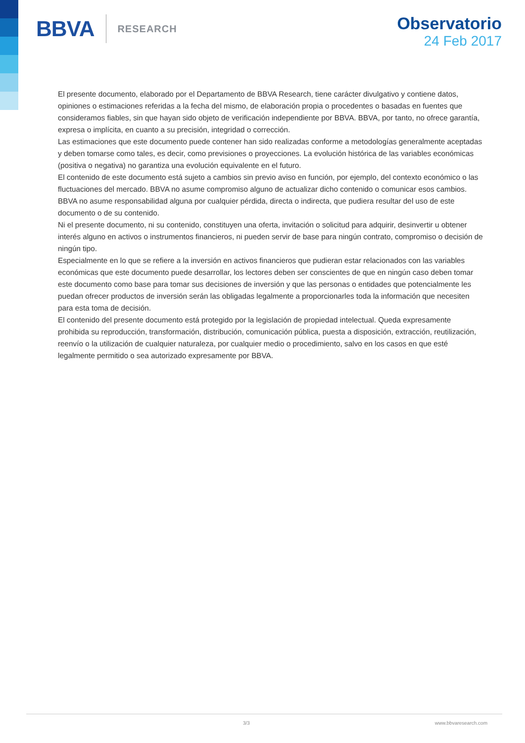BBVA
RESEARCH
Observatorio
24 Feb 2017
El presente documento, elaborado por el Departamento de BBVA Research, tiene carácter divulgativo y contiene datos, opiniones o estimaciones referidas a la fecha del mismo, de elaboración propia o procedentes o basadas en fuentes que consideramos fiables, sin que hayan sido objeto de verificación independiente por BBVA. BBVA, por tanto, no ofrece garantía, expresa o implícita, en cuanto a su precisión, integridad o corrección.
Las estimaciones que este documento puede contener han sido realizadas conforme a metodologías generalmente aceptadas y deben tomarse como tales, es decir, como previsiones o proyecciones. La evolución histórica de las variables económicas (positiva o negativa) no garantiza una evolución equivalente en el futuro.
El contenido de este documento está sujeto a cambios sin previo aviso en función, por ejemplo, del contexto económico o las fluctuaciones del mercado. BBVA no asume compromiso alguno de actualizar dicho contenido o comunicar esos cambios.
BBVA no asume responsabilidad alguna por cualquier pérdida, directa o indirecta, que pudiera resultar del uso de este documento o de su contenido.
Ni el presente documento, ni su contenido, constituyen una oferta, invitación o solicitud para adquirir, desinvertir u obtener interés alguno en activos o instrumentos financieros, ni pueden servir de base para ningún contrato, compromiso o decisión de ningún tipo.
Especialmente en lo que se refiere a la inversión en activos financieros que pudieran estar relacionados con las variables económicas que este documento puede desarrollar, los lectores deben ser conscientes de que en ningún caso deben tomar este documento como base para tomar sus decisiones de inversión y que las personas o entidades que potencialmente les puedan ofrecer productos de inversión serán las obligadas legalmente a proporcionarles toda la información que necesiten para esta toma de decisión.
El contenido del presente documento está protegido por la legislación de propiedad intelectual. Queda expresamente prohibida su reproducción, transformación, distribución, comunicación pública, puesta a disposición, extracción, reutilización, reenvío o la utilización de cualquier naturaleza, por cualquier medio o procedimiento, salvo en los casos en que esté legalmente permitido o sea autorizado expresamente por BBVA.
3/3 www.bbvaresearch.com